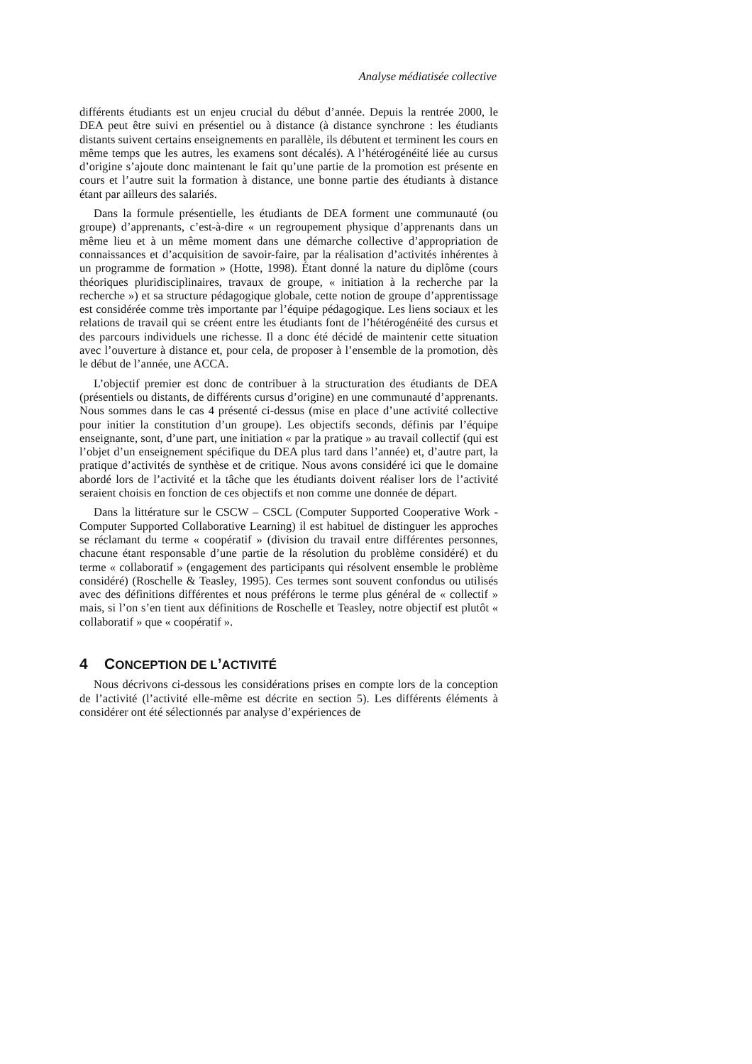Analyse médiatisée collective
différents étudiants est un enjeu crucial du début d’année. Depuis la rentrée 2000, le DEA peut être suivi en présentiel ou à distance (à distance synchrone : les étudiants distants suivent certains enseignements en parallèle, ils débutent et terminent les cours en même temps que les autres, les examens sont décalés). A l’hétérogénéité liée au cursus d’origine s’ajoute donc maintenant le fait qu’une partie de la promotion est présente en cours et l’autre suit la formation à distance, une bonne partie des étudiants à distance étant par ailleurs des salariés.
Dans la formule présentielle, les étudiants de DEA forment une communauté (ou groupe) d’apprenants, c’est-à-dire « un regroupement physique d’apprenants dans un même lieu et à un même moment dans une démarche collective d’appropriation de connaissances et d’acquisition de savoir-faire, par la réalisation d’activités inhérentes à un programme de formation » (Hotte, 1998). Étant donné la nature du diplôme (cours théoriques pluridisciplinaires, travaux de groupe, « initiation à la recherche par la recherche ») et sa structure pédagogique globale, cette notion de groupe d’apprentissage est considérée comme très importante par l’équipe pédagogique. Les liens sociaux et les relations de travail qui se créent entre les étudiants font de l’hétérogénéité des cursus et des parcours individuels une richesse. Il a donc été décidé de maintenir cette situation avec l’ouverture à distance et, pour cela, de proposer à l’ensemble de la promotion, dès le début de l’année, une ACCA.
L’objectif premier est donc de contribuer à la structuration des étudiants de DEA (présentiels ou distants, de différents cursus d’origine) en une communauté d’apprenants. Nous sommes dans le cas 4 présenté ci-dessus (mise en place d’une activité collective pour initier la constitution d’un groupe). Les objectifs seconds, définis par l’équipe enseignante, sont, d’une part, une initiation « par la pratique » au travail collectif (qui est l’objet d’un enseignement spécifique du DEA plus tard dans l’année) et, d’autre part, la pratique d’activités de synthèse et de critique. Nous avons considéré ici que le domaine abordé lors de l’activité et la tâche que les étudiants doivent réaliser lors de l’activité seraient choisis en fonction de ces objectifs et non comme une donnée de départ.
Dans la littérature sur le CSCW – CSCL (Computer Supported Cooperative Work - Computer Supported Collaborative Learning) il est habituel de distinguer les approches se réclamant du terme « coopératif » (division du travail entre différentes personnes, chacune étant responsable d’une partie de la résolution du problème considéré) et du terme « collaboratif » (engagement des participants qui résolvent ensemble le problème considéré) (Roschelle & Teasley, 1995). Ces termes sont souvent confondus ou utilisés avec des définitions différentes et nous préférons le terme plus général de « collectif » mais, si l’on s’en tient aux définitions de Roschelle et Teasley, notre objectif est plutôt « collaboratif » que « coopératif ».
4 CONCEPTION DE L’ACTIVITÉ
Nous décrivons ci-dessous les considérations prises en compte lors de la conception de l’activité (l’activité elle-même est décrite en section 5). Les différents éléments à considérer ont été sélectionnés par analyse d’expériences de